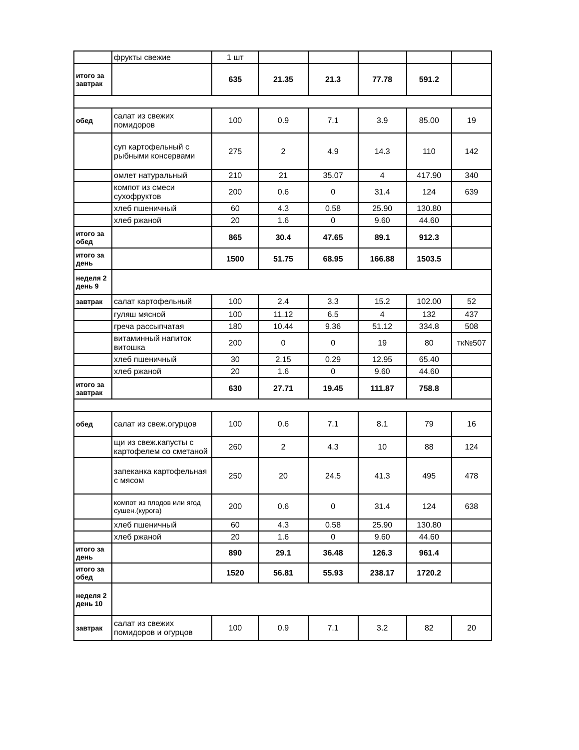| | фрукты свежие | 1 шт | | | | | |
| итого за завтрак | | 635 | 21.35 | 21.3 | 77.78 | 591.2 | |
| обед | салат из свежих помидоров | 100 | 0.9 | 7.1 | 3.9 | 85.00 | 19 |
| | суп картофельный с рыбными консервами | 275 | 2 | 4.9 | 14.3 | 110 | 142 |
| | омлет натуральный | 210 | 21 | 35.07 | 4 | 417.90 | 340 |
| | компот из смеси сухофруктов | 200 | 0.6 | 0 | 31.4 | 124 | 639 |
| | хлеб пшеничный | 60 | 4.3 | 0.58 | 25.90 | 130.80 | |
| | хлеб ржаной | 20 | 1.6 | 0 | 9.60 | 44.60 | |
| итого за обед | | 865 | 30.4 | 47.65 | 89.1 | 912.3 | |
| итого за день | | 1500 | 51.75 | 68.95 | 166.88 | 1503.5 | |
| неделя 2 день 9 | | | | | | | |
| завтрак | салат картофельный | 100 | 2.4 | 3.3 | 15.2 | 102.00 | 52 |
| | гуляш мясной | 100 | 11.12 | 6.5 | 4 | 132 | 437 |
| | греча рассыпчатая | 180 | 10.44 | 9.36 | 51.12 | 334.8 | 508 |
| | витаминный напиток витошка | 200 | 0 | 0 | 19 | 80 | тк№507 |
| | хлеб пшеничный | 30 | 2.15 | 0.29 | 12.95 | 65.40 | |
| | хлеб ржаной | 20 | 1.6 | 0 | 9.60 | 44.60 | |
| итого за завтрак | | 630 | 27.71 | 19.45 | 111.87 | 758.8 | |
| обед | салат из свеж.огурцов | 100 | 0.6 | 7.1 | 8.1 | 79 | 16 |
| | щи из свеж.капусты с картофелем со сметаной | 260 | 2 | 4.3 | 10 | 88 | 124 |
| | запеканка картофельная с мясом | 250 | 20 | 24.5 | 41.3 | 495 | 478 |
| | компот из плодов или ягод сушен.(курога) | 200 | 0.6 | 0 | 31.4 | 124 | 638 |
| | хлеб пшеничный | 60 | 4.3 | 0.58 | 25.90 | 130.80 | |
| | хлеб ржаной | 20 | 1.6 | 0 | 9.60 | 44.60 | |
| итого за день | | 890 | 29.1 | 36.48 | 126.3 | 961.4 | |
| итого за обед | | 1520 | 56.81 | 55.93 | 238.17 | 1720.2 | |
| неделя 2 день 10 | | | | | | | |
| завтрак | салат из свежих помидоров и огурцов | 100 | 0.9 | 7.1 | 3.2 | 82 | 20 |